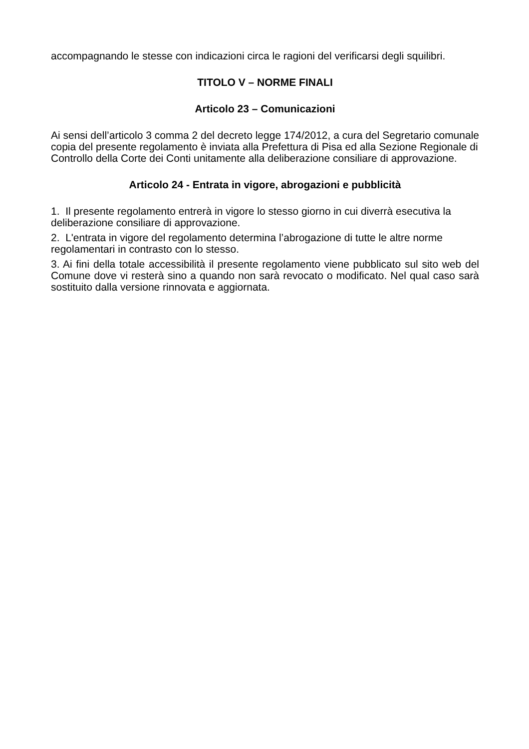accompagnando le stesse con indicazioni circa le ragioni del verificarsi degli squilibri.
TITOLO V – NORME FINALI
Articolo 23 – Comunicazioni
Ai sensi dell’articolo 3 comma 2 del decreto legge 174/2012, a cura del Segretario comunale copia del presente regolamento è inviata alla Prefettura di Pisa ed alla Sezione Regionale di Controllo della Corte dei Conti unitamente alla deliberazione consiliare di approvazione.
Articolo 24 - Entrata in vigore, abrogazioni e pubblicità
1. Il presente regolamento entrerà in vigore lo stesso giorno in cui diverrà esecutiva la deliberazione consiliare di approvazione.
2. L'entrata in vigore del regolamento determina l’abrogazione di tutte le altre norme regolamentari in contrasto con lo stesso.
3. Ai fini della totale accessibilità il presente regolamento viene pubblicato sul sito web del Comune dove vi resterà sino a quando non sarà revocato o modificato. Nel qual caso sarà sostituito dalla versione rinnovata e aggiornata.